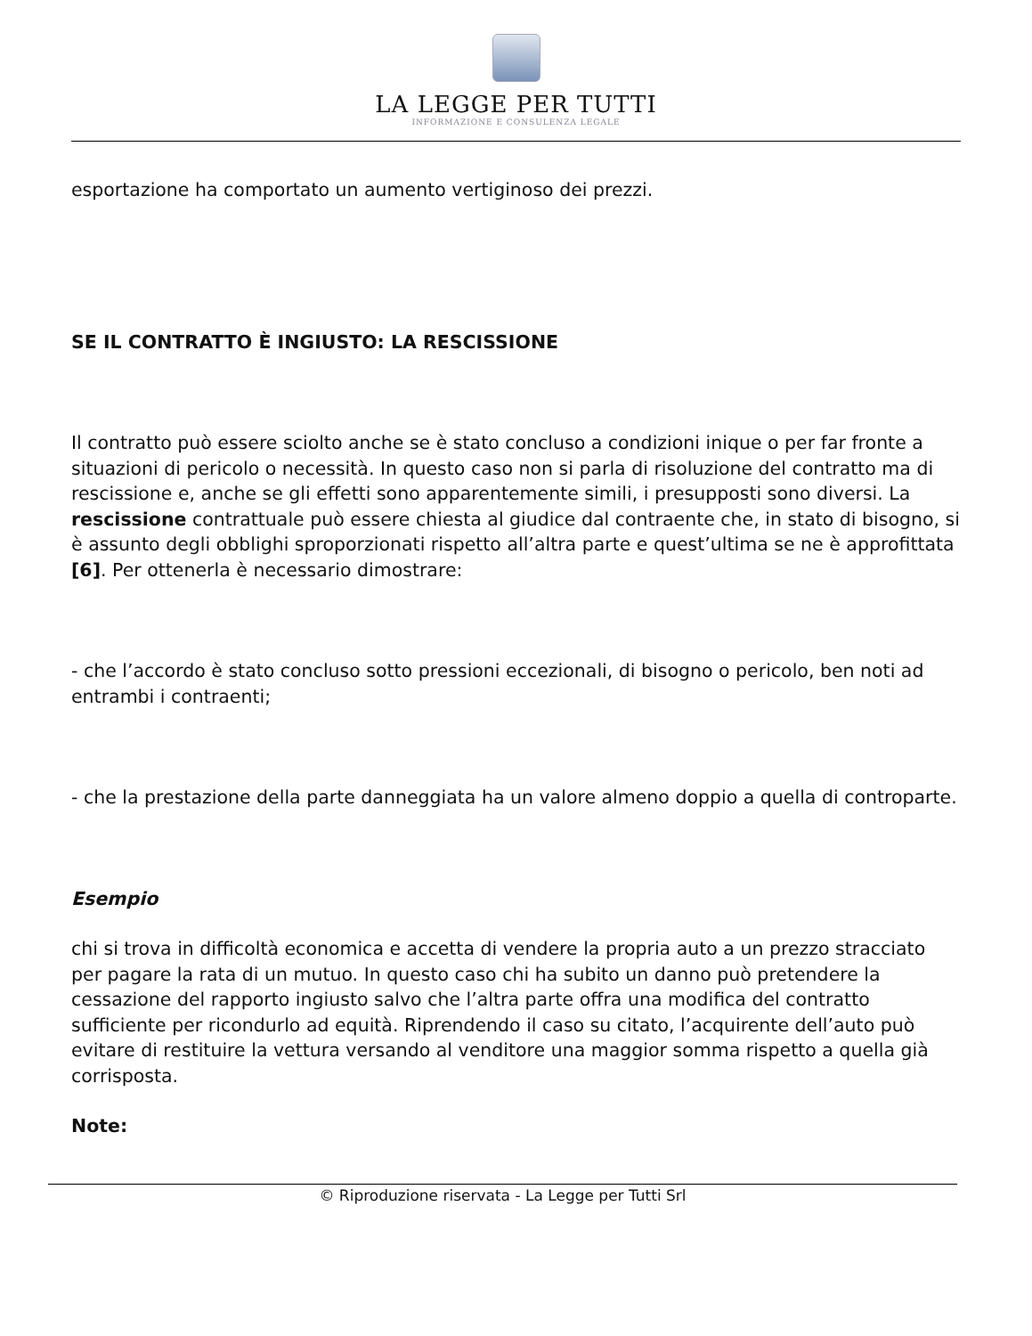LA LEGGE PER TUTTI
INFORMAZIONE E CONSULENZA LEGALE
esportazione ha comportato un aumento vertiginoso dei prezzi.
SE IL CONTRATTO È INGIUSTO: LA RESCISSIONE
Il contratto può essere sciolto anche se è stato concluso a condizioni inique o per far fronte a situazioni di pericolo o necessità. In questo caso non si parla di risoluzione del contratto ma di rescissione e, anche se gli effetti sono apparentemente simili, i presupposti sono diversi. La rescissione contrattuale può essere chiesta al giudice dal contraente che, in stato di bisogno, si è assunto degli obblighi sproporzionati rispetto all’altra parte e quest’ultima se ne è approfittata [6]. Per ottenerla è necessario dimostrare:
- che l’accordo è stato concluso sotto pressioni eccezionali, di bisogno o pericolo, ben noti ad entrambi i contraenti;
- che la prestazione della parte danneggiata ha un valore almeno doppio a quella di controparte.
Esempio
chi si trova in difficoltà economica e accetta di vendere la propria auto a un prezzo stracciato per pagare la rata di un mutuo. In questo caso chi ha subito un danno può pretendere la cessazione del rapporto ingiusto salvo che l’altra parte offra una modifica del contratto sufficiente per ricondurlo ad equità. Riprendendo il caso su citato, l’acquirente dell’auto può evitare di restituire la vettura versando al venditore una maggior somma rispetto a quella già corrisposta.
Note:
© Riproduzione riservata - La Legge per Tutti Srl